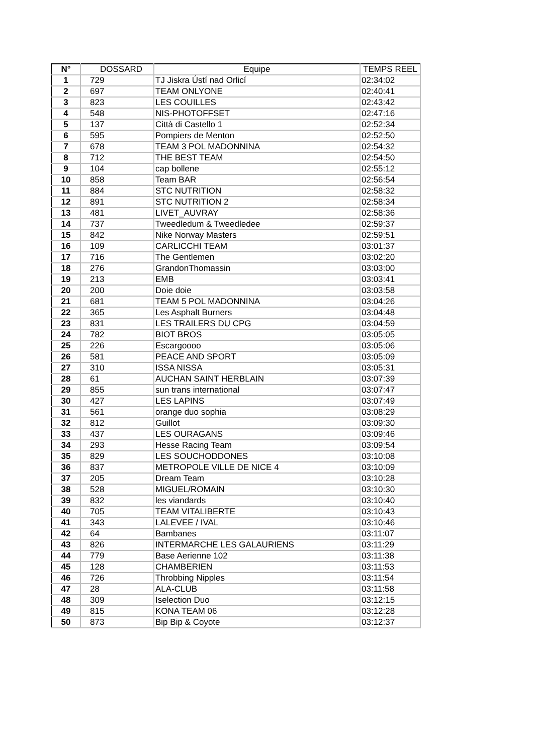| N° | DOSSARD | Equipe | TEMPS REEL |
| --- | --- | --- | --- |
| 1 | 729 | TJ Jiskra Ústí nad Orlicí | 02:34:02 |
| 2 | 697 | TEAM ONLYONE | 02:40:41 |
| 3 | 823 | LES COUILLES | 02:43:42 |
| 4 | 548 | NIS-PHOTOFFSET | 02:47:16 |
| 5 | 137 | Città di Castello 1 | 02:52:34 |
| 6 | 595 | Pompiers de Menton | 02:52:50 |
| 7 | 678 | TEAM 3 POL MADONNINA | 02:54:32 |
| 8 | 712 | THE BEST TEAM | 02:54:50 |
| 9 | 104 | cap bollene | 02:55:12 |
| 10 | 858 | Team BAR | 02:56:54 |
| 11 | 884 | STC NUTRITION | 02:58:32 |
| 12 | 891 | STC NUTRITION 2 | 02:58:34 |
| 13 | 481 | LIVET_AUVRAY | 02:58:36 |
| 14 | 737 | Tweedledum & Tweedledee | 02:59:37 |
| 15 | 842 | Nike Norway Masters | 02:59:51 |
| 16 | 109 | CARLICCHI TEAM | 03:01:37 |
| 17 | 716 | The Gentlemen | 03:02:20 |
| 18 | 276 | GrandonThomassin | 03:03:00 |
| 19 | 213 | EMB | 03:03:41 |
| 20 | 200 | Doie doie | 03:03:58 |
| 21 | 681 | TEAM 5 POL MADONNINA | 03:04:26 |
| 22 | 365 | Les Asphalt Burners | 03:04:48 |
| 23 | 831 | LES TRAILERS DU CPG | 03:04:59 |
| 24 | 782 | BIOT BROS | 03:05:05 |
| 25 | 226 | Escargoooo | 03:05:06 |
| 26 | 581 | PEACE AND SPORT | 03:05:09 |
| 27 | 310 | ISSA NISSA | 03:05:31 |
| 28 | 61 | AUCHAN SAINT HERBLAIN | 03:07:39 |
| 29 | 855 | sun trans international | 03:07:47 |
| 30 | 427 | LES LAPINS | 03:07:49 |
| 31 | 561 | orange duo sophia | 03:08:29 |
| 32 | 812 | Guillot | 03:09:30 |
| 33 | 437 | LES OURAGANS | 03:09:46 |
| 34 | 293 | Hesse Racing Team | 03:09:54 |
| 35 | 829 | LES SOUCHODDONES | 03:10:08 |
| 36 | 837 | METROPOLE VILLE DE NICE 4 | 03:10:09 |
| 37 | 205 | Dream Team | 03:10:28 |
| 38 | 528 | MIGUEL/ROMAIN | 03:10:30 |
| 39 | 832 | les viandards | 03:10:40 |
| 40 | 705 | TEAM VITALIBERTE | 03:10:43 |
| 41 | 343 | LALEVEE / IVAL | 03:10:46 |
| 42 | 64 | Bambanes | 03:11:07 |
| 43 | 826 | INTERMARCHE LES GALAURIENS | 03:11:29 |
| 44 | 779 | Base Aerienne 102 | 03:11:38 |
| 45 | 128 | CHAMBERIEN | 03:11:53 |
| 46 | 726 | Throbbing Nipples | 03:11:54 |
| 47 | 28 | ALA-CLUB | 03:11:58 |
| 48 | 309 | Iselection Duo | 03:12:15 |
| 49 | 815 | KONA TEAM 06 | 03:12:28 |
| 50 | 873 | Bip Bip & Coyote | 03:12:37 |